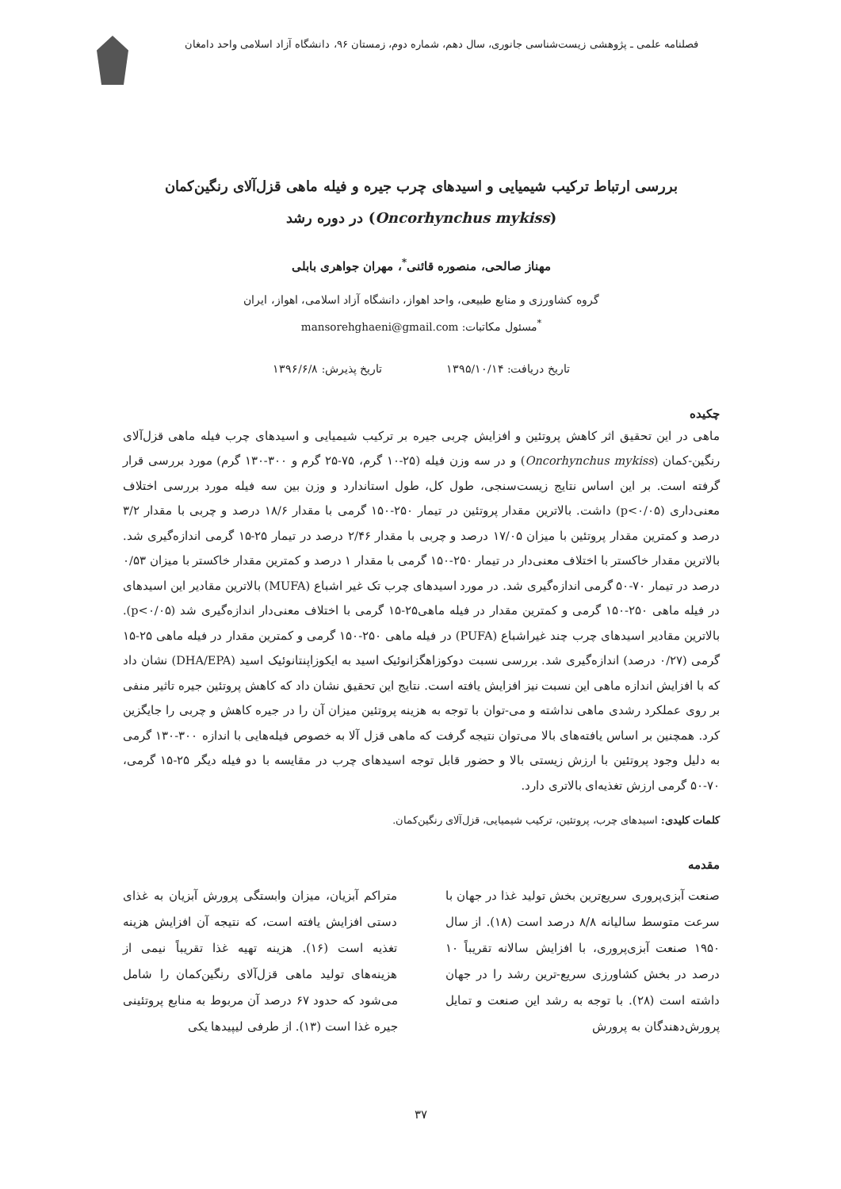فصلنامه علمی ـ پژوهشی زیست‌شناسی جانوری، سال دهم، شماره دوم، زمستان ۹۶، دانشگاه آزاد اسلامی واحد دامغان
بررسی ارتباط ترکیب شیمیایی و اسیدهای چرب جیره و فیله ماهی قزل‌آلای رنگین‌کمان
(Oncorhynchus mykiss) در دوره رشد
مهناز صالحی، منصوره قائنی<sup>*</sup>، مهران جواهری بابلی
گروه کشاورزی و منابع طبیعی، واحد اهواز، دانشگاه آزاد اسلامی، اهواز، ایران
<sup>*</sup> مسئول مکاتبات: mansorehghaeni@gmail.com
تاریخ دریافت: ۱۳۹۵/۱۰/۱۴ تاریخ پذیرش: ۱۳۹۶/۶/۸
چکیده
ماهی در این تحقیق اثر کاهش پروتئین و افزایش چربی جیره بر ترکیب شیمیایی و اسیدهای چرب فیله ماهی قزل‌آلای رنگین-کمان (Oncorhynchus mykiss) و در سه وزن فیله (۲۵-۱۰ گرم، ۷۵-۲۵ گرم و ۳۰۰-۱۳۰ گرم) مورد بررسی قرار گرفته است. بر این اساس نتایج زیست‌سنجی، طول کل، طول استاندارد و وزن بین سه فیله مورد بررسی اختلاف معنی‌داری (p<۰/۰۵) داشت. بالاترین مقدار پروتئین در تیمار ۲۵۰-۱۵۰ گرمی با مقدار ۱۸/۶ درصد و چربی با مقدار ۳/۲ درصد و کمترین مقدار پروتئین با میزان ۱۷/۰۵ درصد و چربی با مقدار ۲/۴۶ درصد در تیمار ۲۵-۱۵ گرمی اندازه‌گیری شد. بالاترین مقدار خاکستر با اختلاف معنی‌دار در تیمار ۲۵۰-۱۵۰ گرمی با مقدار ۱ درصد و کمترین مقدار خاکستر با میزان ۰/۵۳ درصد در تیمار ۷۰-۵۰ گرمی اندازه‌گیری شد. در مورد اسیدهای چرب تک غیر اشباع (MUFA) بالاترین مقادیر این اسیدهای در فیله ماهی ۲۵۰-۱۵۰ گرمی و کمترین مقدار در فیله ماهی۲۵-۱۵ گرمی با اختلاف معنی‌دار اندازه‌گیری شد (p<۰/۰۵). بالاترین مقادیر اسیدهای چرب چند غیراشباع (PUFA) در فیله ماهی ۲۵۰-۱۵۰ گرمی و کمترین مقدار در فیله ماهی ۲۵-۱۵ گرمی (۰/۲۷ درصد) اندازه‌گیری شد. بررسی نسبت دوکوزاهگزانوئیک اسید به ایکوزاپنتانوئیک اسید (DHA/EPA) نشان داد که با افزایش اندازه ماهی این نسبت نیز افزایش یافته است. نتایج این تحقیق نشان داد که کاهش پروتئین جیره تاثیر منفی بر روی عملکرد رشدی ماهی نداشته و می-توان با توجه به هزینه پروتئین میزان آن را در جیره کاهش و چربی را جایگزین کرد. همچنین بر اساس یافته‌های بالا می‌توان نتیجه گرفت که ماهی قزل آلا به خصوص فیله‌هایی با اندازه ۳۰۰-۱۳۰ گرمی به دلیل وجود پروتئین با ارزش زیستی بالا و حضور قابل توجه اسیدهای چرب در مقایسه با دو فیله دیگر ۲۵-۱۵ گرمی، ۷۰-۵۰ گرمی ارزش تغذیه‌ای بالاتری دارد.
کلمات کلیدی: اسیدهای چرب، پروتئین، ترکیب شیمیایی، قزل‌آلای رنگین‌کمان.
مقدمه
صنعت آبزی‌پروری سریع‌ترین بخش تولید غذا در جهان با سرعت متوسط سالیانه ۸/۸ درصد است (۱۸). از سال ۱۹۵۰ صنعت آبزی‌پروری، با افزایش سالانه تقریباً ۱۰ درصد در بخش کشاورزی سریع-ترین رشد را در جهان داشته است (۲۸). با توجه به رشد این صنعت و تمایل پرورش‌دهندگان به پرورش
متراکم آبزیان، میزان وابستگی پرورش آبزیان به غذای دستی افزایش یافته است، که نتیجه آن افزایش هزینه تغذیه است (۱۶). هزینه تهیه غذا تقریباً نیمی از هزینه‌های تولید ماهی قزل‌آلای رنگین‌کمان را شامل می‌شود که حدود ۶۷ درصد آن مربوط به منابع پروتئینی جیره غذا است (۱۳). از طرفی لیپیدها یکی
۳۷